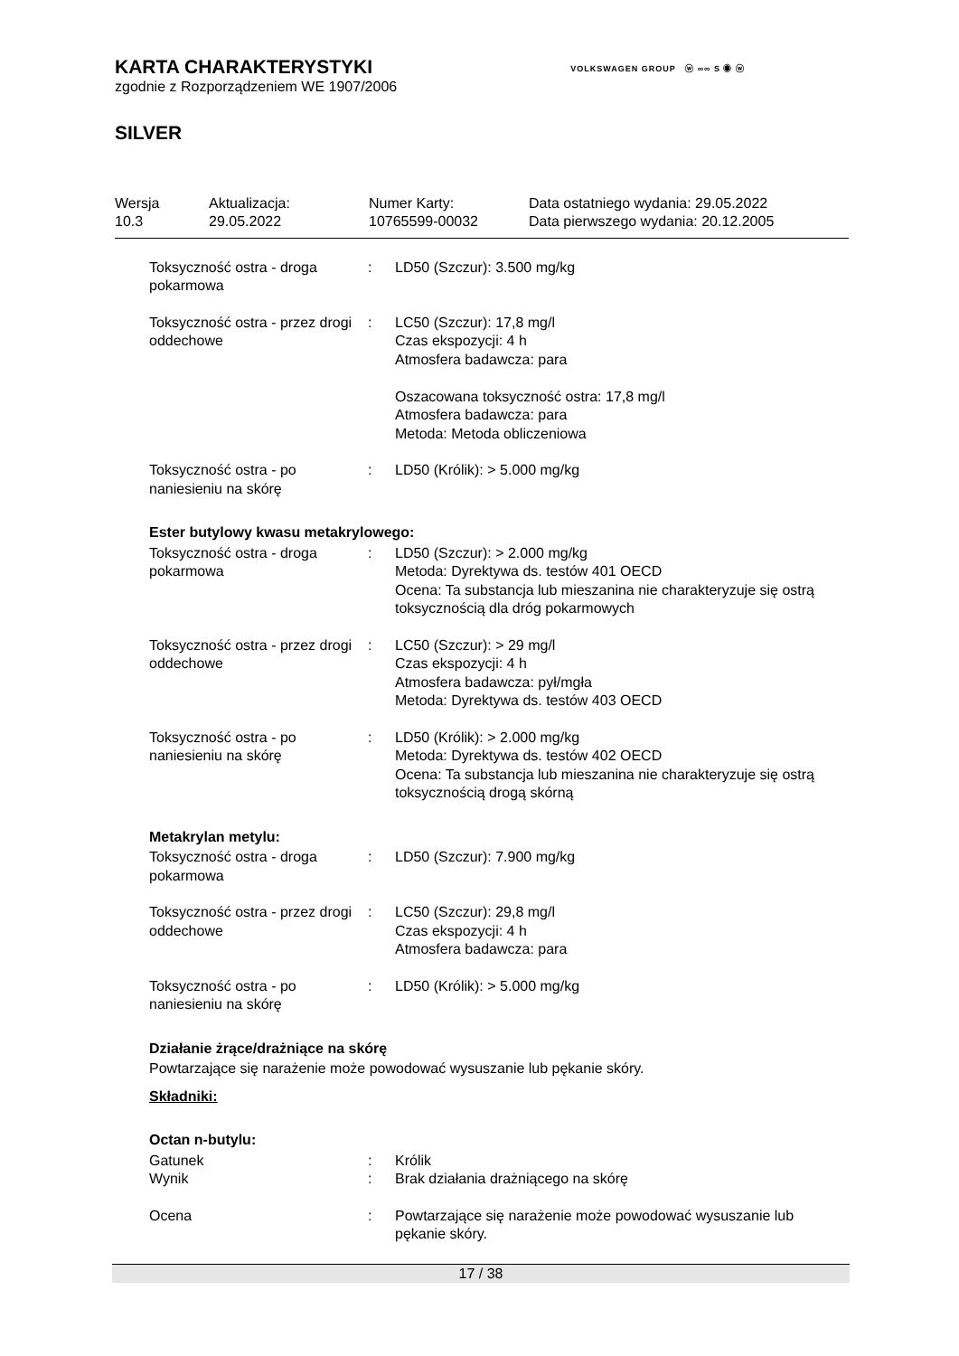VOLKSWAGEN GROUP ⓦ ∞∞ S ◉ ⓦ
KARTA CHARAKTERYSTYKI
zgodnie z Rozporządzeniem WE 1907/2006
SILVER
Wersja
10.3
Aktualizacja:
29.05.2022
Numer Karty:
10765599-00032
Data ostatniego wydania: 29.05.2022
Data pierwszego wydania: 20.12.2005
Toksyczność ostra - droga pokarmowa
: LD50 (Szczur): 3.500 mg/kg
Toksyczność ostra - przez drogi oddechowe
: LC50 (Szczur): 17,8 mg/l
Czas ekspozycji: 4 h
Atmosfera badawcza: para
Oszacowana toksyczność ostra: 17,8 mg/l
Atmosfera badawcza: para
Metoda: Metoda obliczeniowa
Toksyczność ostra - po naniesieniu na skórę
: LD50 (Królik): > 5.000 mg/kg
Ester butylowy kwasu metakrylowego:
Toksyczność ostra - droga pokarmowa
: LD50 (Szczur): > 2.000 mg/kg
Metoda: Dyrektywa ds. testów 401 OECD
Ocena: Ta substancja lub mieszanina nie charakteryzuje się ostrą toksycznością dla dróg pokarmowych
Toksyczność ostra - przez drogi oddechowe
: LC50 (Szczur): > 29 mg/l
Czas ekspozycji: 4 h
Atmosfera badawcza: pył/mgła
Metoda: Dyrektywa ds. testów 403 OECD
Toksyczność ostra - po naniesieniu na skórę
: LD50 (Królik): > 2.000 mg/kg
Metoda: Dyrektywa ds. testów 402 OECD
Ocena: Ta substancja lub mieszanina nie charakteryzuje się ostrą toksycznością drogą skórną
Metakrylan metylu:
Toksyczność ostra - droga pokarmowa
: LD50 (Szczur): 7.900 mg/kg
Toksyczność ostra - przez drogi oddechowe
: LC50 (Szczur): 29,8 mg/l
Czas ekspozycji: 4 h
Atmosfera badawcza: para
Toksyczność ostra - po naniesieniu na skórę
: LD50 (Królik): > 5.000 mg/kg
Działanie żrące/drażniące na skórę
Powtarzające się narażenie może powodować wysuszanie lub pękanie skóry.
Składniki:
Octan n-butylu:
Gatunek : Królik
Wynik : Brak działania drażniącego na skórę
Ocena : Powtarzające się narażenie może powodować wysuszanie lub pękanie skóry.
17 / 38